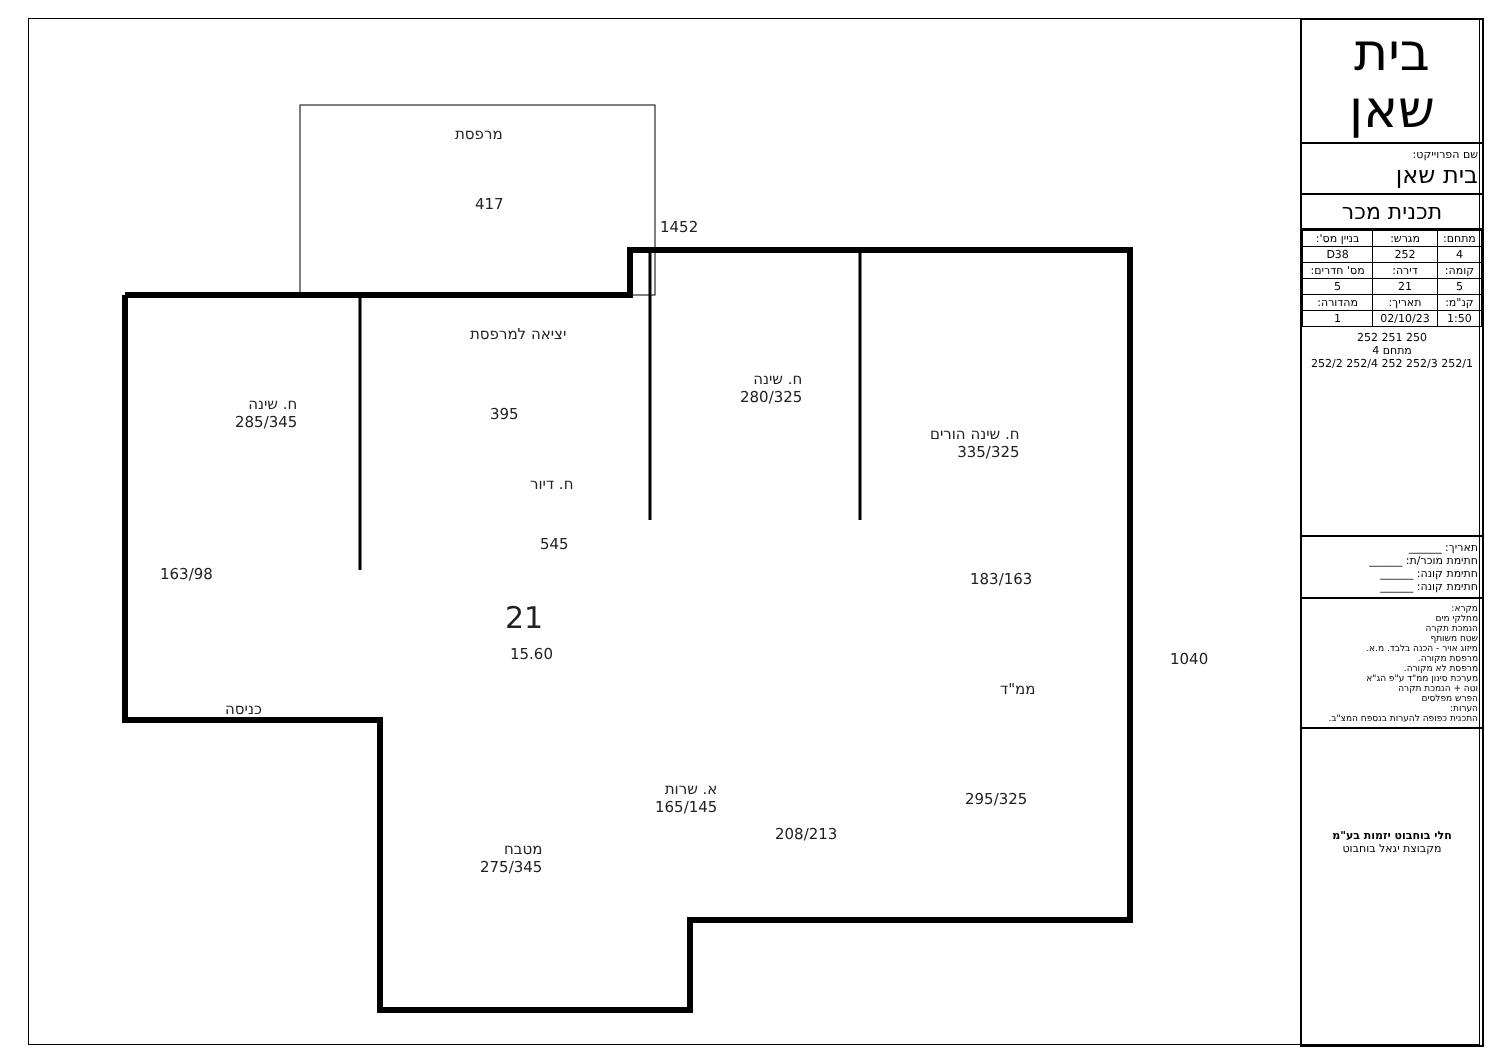מרפסת
417
1452
יציאה למרפסת
ח. שינה
285/345 395
ח. שינה
280/325
ח. שינה הורים
335/325
ח. דיור
545
163/98 183/163
21
15.60
ממ"ד
כניסה
א. שרות
165/145 295/325
208/213
מטבח
275/345
1040
בית
שאן
שם הפרוייקט:
בית שאן
תכנית מכר
| מתחם: | מגרש: | בניין מס': |
| 4 | 252 | D38 |
| קומה: | דירה: | מס' חדרים: |
| 5 | 21 | 5 |
| קנ"מ: | תאריך: | מהדורה: |
| 1:50 | 02/10/23 | 1 |
250 251 252
מתחם 4
252/1 252/3 252 252/4 252/2
תאריך: ______
חתימת מוכר/ת: ______
חתימת קונה: ______
חתימת קונה: ______
מקרא:
מחלקי מים
הנמכת תקרה
שטח משותף
מיזוג אויר - הכנה בלבד. מ.א.
מרפסת מקורה.
מרפסת לא מקורה.
מערכת סינון ממ"ד ע"פ הג"א
וטה + הנמכת תקרה
הפרש מפלסים
הערות:
התכנית כפופה להערות בנספח המצ"ב.
חלי בוחבוט יזמות בע"מ
מקבוצת יגאל בוחבוט